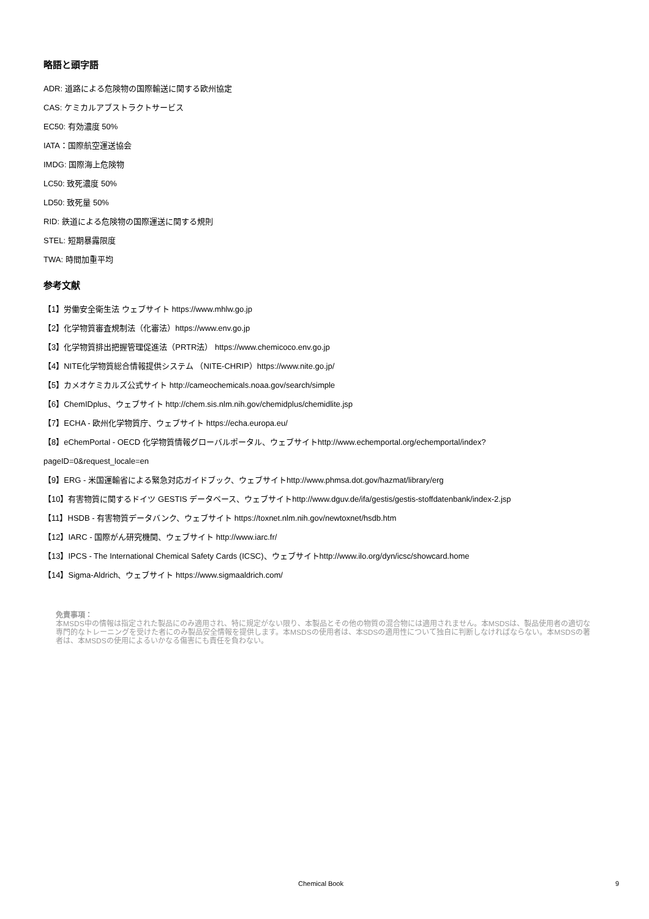略語と頭字語
ADR: 道路による危険物の国際輸送に関する欧州協定
CAS: ケミカルアブストラクトサービス
EC50: 有効濃度 50%
IATA：国際航空運送協会
IMDG: 国際海上危険物
LC50: 致死濃度 50%
LD50: 致死量 50%
RID: 鉄道による危険物の国際運送に関する規則
STEL: 短期暴露限度
TWA: 時間加重平均
参考文献
【1】労働安全衛生法 ウェブサイト https://www.mhlw.go.jp
【2】化学物質審査規制法（化審法）https://www.env.go.jp
【3】化学物質排出把握管理促進法（PRTR法） https://www.chemicoco.env.go.jp
【4】NITE化学物質総合情報提供システム （NITE-CHRIP）https://www.nite.go.jp/
【5】カメオケミカルズ公式サイト http://cameochemicals.noaa.gov/search/simple
【6】ChemIDplus、ウェブサイト http://chem.sis.nlm.nih.gov/chemidplus/chemidlite.jsp
【7】ECHA - 欧州化学物質庁、ウェブサイト https://echa.europa.eu/
【8】eChemPortal - OECD 化学物質情報グローバルポータル、ウェブサイトhttp://www.echemportal.org/echemportal/index?
pageID=0&request_locale=en
【9】ERG - 米国運輸省による緊急対応ガイドブック、ウェブサイトhttp://www.phmsa.dot.gov/hazmat/library/erg
【10】有害物質に関するドイツ GESTIS データベース、ウェブサイトhttp://www.dguv.de/ifa/gestis/gestis-stoffdatenbank/index-2.jsp
【11】HSDB - 有害物質データバンク、ウェブサイト https://toxnet.nlm.nih.gov/newtoxnet/hsdb.htm
【12】IARC - 国際がん研究機関、ウェブサイト http://www.iarc.fr/
【13】IPCS - The International Chemical Safety Cards (ICSC)、ウェブサイトhttp://www.ilo.org/dyn/icsc/showcard.home
【14】Sigma-Aldrich、ウェブサイト https://www.sigmaaldrich.com/
免責事項：
本MSDS中の情報は指定された製品にのみ適用され、特に規定がない限り、本製品とその他の物質の混合物には適用されません。本MSDSは、製品使用者の適切な専門的なトレーニングを受けた者にのみ製品安全情報を提供します。本MSDSの使用者は、本SDSの適用性について独自に判断しなければならない。本MSDSの著者は、本MSDSの使用によるいかなる傷害にも責任を負わない。
Chemical Book 9